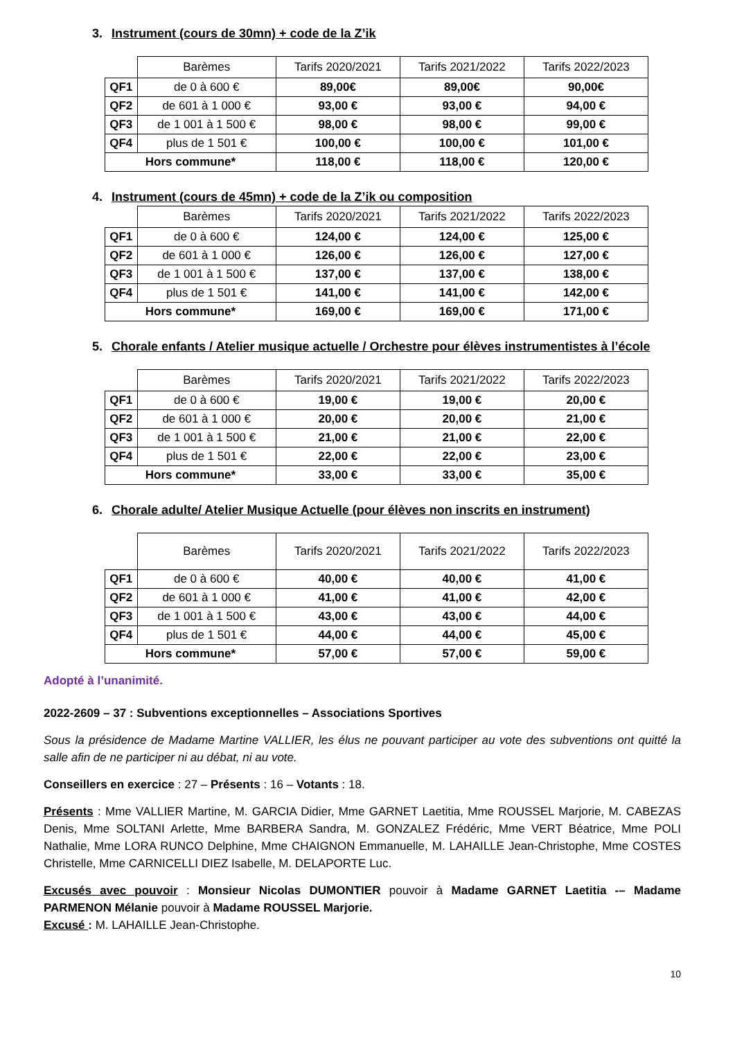3. Instrument (cours de 30mn) + code de la Z’ik
| | Barèmes | Tarifs 2020/2021 | Tarifs 2021/2022 | Tarifs 2022/2023 |
| --- | --- | --- | --- | --- |
| QF1 | de 0 à 600 € | 89,00€ | 89,00€ | 90,00€ |
| QF2 | de 601 à 1 000 € | 93,00 € | 93,00 € | 94,00 € |
| QF3 | de 1 001 à 1 500 € | 98,00 € | 98,00 € | 99,00 € |
| QF4 | plus de 1 501 € | 100,00 € | 100,00 € | 101,00 € |
| Hors commune* | | 118,00 € | 118,00 € | 120,00 € |
4. Instrument (cours de 45mn) + code de la Z’ik ou composition
| | Barèmes | Tarifs 2020/2021 | Tarifs 2021/2022 | Tarifs 2022/2023 |
| --- | --- | --- | --- | --- |
| QF1 | de 0 à 600 € | 124,00 € | 124,00 € | 125,00 € |
| QF2 | de 601 à 1 000 € | 126,00 € | 126,00 € | 127,00 € |
| QF3 | de 1 001 à 1 500 € | 137,00 € | 137,00 € | 138,00 € |
| QF4 | plus de 1 501 € | 141,00 € | 141,00 € | 142,00 € |
| Hors commune* | | 169,00 € | 169,00 € | 171,00 € |
5. Chorale enfants / Atelier musique actuelle / Orchestre pour élèves instrumentistes à l’école
| | Barèmes | Tarifs 2020/2021 | Tarifs 2021/2022 | Tarifs 2022/2023 |
| --- | --- | --- | --- | --- |
| QF1 | de 0 à 600 € | 19,00 € | 19,00 € | 20,00 € |
| QF2 | de 601 à 1 000 € | 20,00 € | 20,00 € | 21,00 € |
| QF3 | de 1 001 à 1 500 € | 21,00 € | 21,00 € | 22,00 € |
| QF4 | plus de 1 501 € | 22,00 € | 22,00 € | 23,00 € |
| Hors commune* | | 33,00 € | 33,00 € | 35,00 € |
6. Chorale adulte/ Atelier Musique Actuelle (pour élèves non inscrits en instrument)
| | Barèmes | Tarifs 2020/2021 | Tarifs 2021/2022 | Tarifs 2022/2023 |
| --- | --- | --- | --- | --- |
| QF1 | de 0 à 600 € | 40,00 € | 40,00 € | 41,00 € |
| QF2 | de 601 à 1 000 € | 41,00 € | 41,00 € | 42,00 € |
| QF3 | de 1 001 à 1 500 € | 43,00 € | 43,00 € | 44,00 € |
| QF4 | plus de 1 501 € | 44,00 € | 44,00 € | 45,00 € |
| Hors commune* | | 57,00 € | 57,00 € | 59,00 € |
Adopté à l’unanimité.
2022-2609 – 37 : Subventions exceptionnelles – Associations Sportives
Sous la présidence de Madame Martine VALLIER, les élus ne pouvant participer au vote des subventions ont quitté la salle afin de ne participer ni au débat, ni au vote.
Conseillers en exercice : 27 – Présents : 16 – Votants : 18.
Présents : Mme VALLIER Martine, M. GARCIA Didier, Mme GARNET Laetitia, Mme ROUSSEL Marjorie, M. CABEZAS Denis, Mme SOLTANI Arlette, Mme BARBERA Sandra, M. GONZALEZ Frédéric, Mme VERT Béatrice, Mme POLI Nathalie, Mme LORA RUNCO Delphine, Mme CHAIGNON Emmanuelle, M. LAHAILLE Jean-Christophe, Mme COSTES Christelle, Mme CARNICELLI DIEZ Isabelle, M. DELAPORTE Luc.
Excusés avec pouvoir : Monsieur Nicolas DUMONTIER pouvoir à Madame GARNET Laetitia -– Madame PARMENON Mélanie pouvoir à Madame ROUSSEL Marjorie.
Excusé : M. LAHAILLE Jean-Christophe.
10